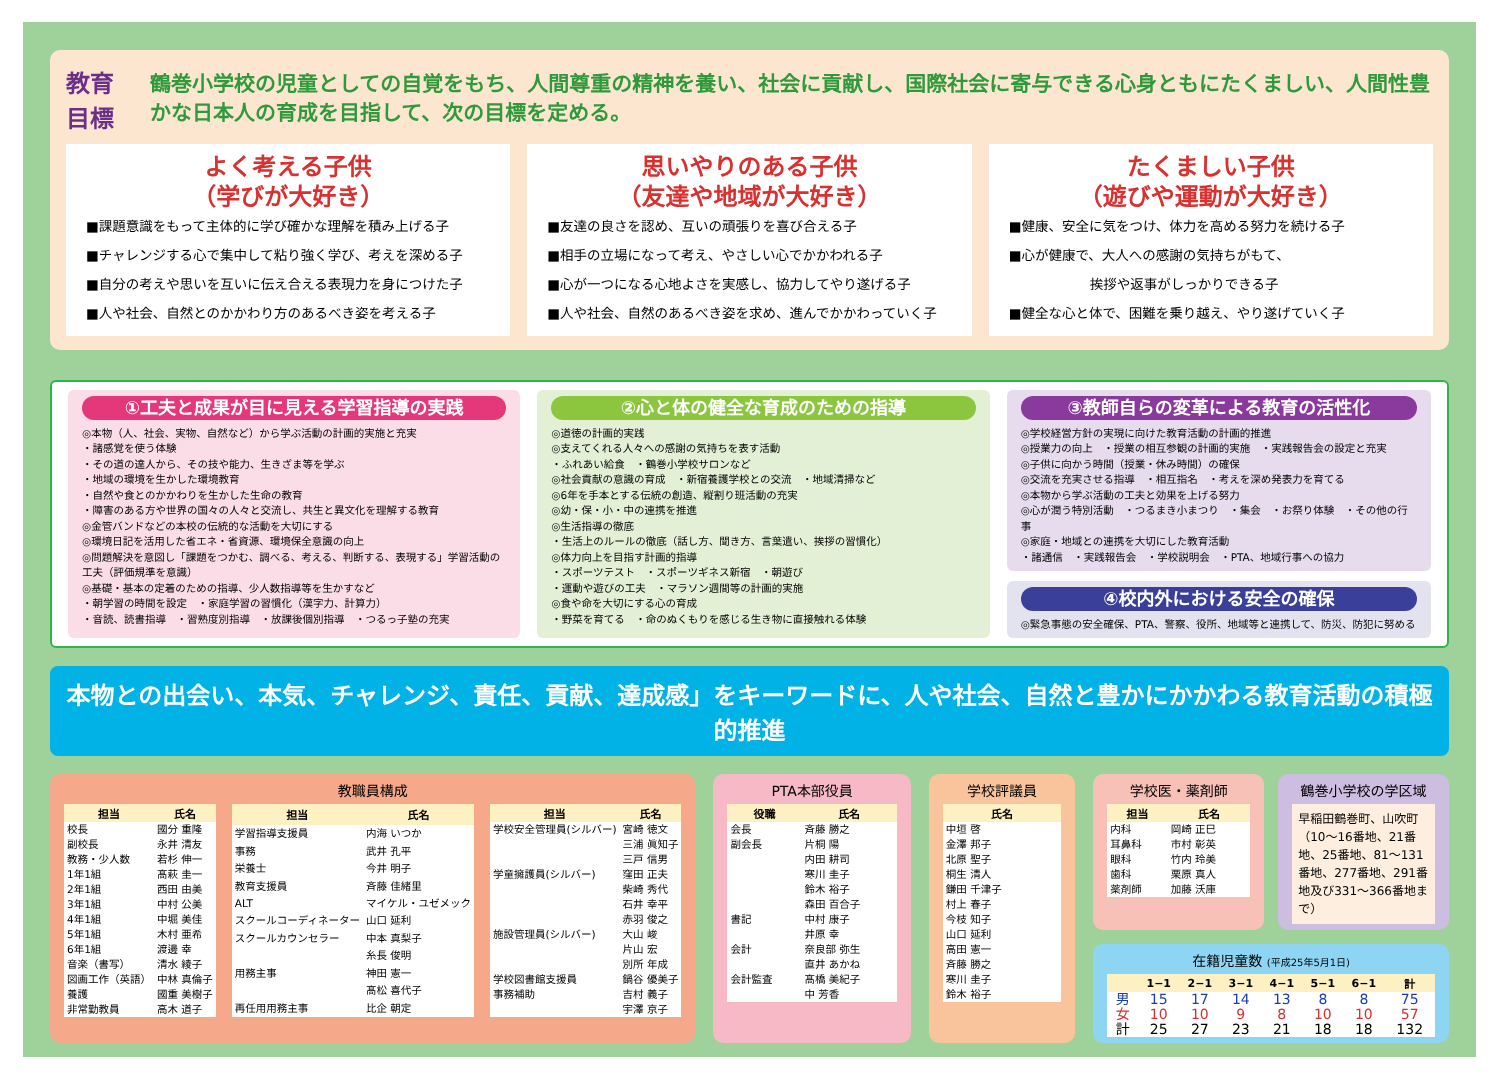教育目標
鶴巻小学校の児童としての自覚をもち、人間尊重の精神を養い、社会に貢献し、国際社会に寄与できる心身ともにたくましい、人間性豊かな日本人の育成を目指して、次の目標を定める。
よく考える子供
（学びが大好き）
■課題意識をもって主体的に学び確かな理解を積み上げる子
■チャレンジする心で集中して粘り強く学び、考えを深める子
■自分の考えや思いを互いに伝え合える表現力を身につけた子
■人や社会、自然とのかかわり方のあるべき姿を考える子
思いやりのある子供
（友達や地域が大好き）
■友達の良さを認め、互いの頑張りを喜び合える子
■相手の立場になって考え、やさしい心でかかわれる子
■心が一つになる心地よさを実感し、協力してやり遂げる子
■人や社会、自然のあるべき姿を求め、進んでかかわっていく子
たくましい子供
（遊びや運動が大好き）
■健康、安全に気をつけ、体力を高める努力を続ける子
■心が健康で、大人への感謝の気持ちがもて、
　　　　　　挨拶や返事がしっかりできる子
■健全な心と体で、困難を乗り越え、やり遂げていく子
①工夫と成果が目に見える学習指導の実践
◎本物（人、社会、実物、自然など）から学ぶ活動の計画的実施と充実
・諸感覚を使う体験
・その道の達人から、その技や能力、生きざま等を学ぶ
・地域の環境を生かした環境教育
・自然や食とのかかわりを生かした生命の教育
・障害のある方や世界の国々の人々と交流し、共生と異文化を理解する教育
◎金管バンドなどの本校の伝統的な活動を大切にする
◎環境日記を活用した省エネ・省資源、環境保全意識の向上
◎問題解決を意図し「課題をつかむ、調べる、考える、判断する、表現する」学習活動の工夫（評価規準を意識）
◎基礎・基本の定着のための指導、少人数指導等を生かすなど
・朝学習の時間を設定　・家庭学習の習慣化（漢字力、計算力）
・音読、読書指導　・習熟度別指導　・放課後個別指導　・つるっ子塾の充実
②心と体の健全な育成のための指導
◎道徳の計画的実践
◎支えてくれる人々への感謝の気持ちを表す活動
・ふれあい給食　・鶴巻小学校サロンなど
◎社会貢献の意識の育成　・新宿養護学校との交流　・地域清掃など
◎6年を手本とする伝統の創造、縦割り班活動の充実
◎幼・保・小・中の連携を推進
◎生活指導の徹底
・生活上のルールの徹底（話し方、聞き方、言葉遣い、挨拶の習慣化）
◎体力向上を目指す計画的指導
・スポーツテスト　・スポーツギネス新宿　・朝遊び
・運動や遊びの工夫　・マラソン週間等の計画的実施
◎食や命を大切にする心の育成
・野菜を育てる　・命のぬくもりを感じる生き物に直接触れる体験
③教師自らの変革による教育の活性化
◎学校経営方針の実現に向けた教育活動の計画的推進
◎授業力の向上　・授業の相互参観の計画的実施　・実践報告会の設定と充実
◎子供に向かう時間（授業・休み時間）の確保
◎交流を充実させる指導　・相互指名　・考えを深め発表力を育てる
◎本物から学ぶ活動の工夫と効果を上げる努力
◎心が潤う特別活動　・つるまき小まつり　・集会　・お祭り体験　・その他の行事
◎家庭・地域との連携を大切にした教育活動
・諸通信　・実践報告会　・学校説明会　・PTA、地域行事への協力
④校内外における安全の確保
◎緊急事態の安全確保、PTA、警察、役所、地域等と連携して、防災、防犯に努める
本物との出会い、本気、チャレンジ、責任、貢献、達成感」をキーワードに、人や社会、自然と豊かにかかわる教育活動の積極的推進
教職員構成
| 担当 | 氏名 |
| --- | --- |
| 校長 | 國分 重隆 |
| 副校長 | 永井 清友 |
| 教務・少人数 | 若杉 伸一 |
| 1年1組 | 髙萩 圭一 |
| 2年1組 | 西田 由美 |
| 3年1組 | 中村 公美 |
| 4年1組 | 中堀 美佳 |
| 5年1組 | 木村 亜希 |
| 6年1組 | 渡邊 幸 |
| 音楽（書写） | 清水 綾子 |
| 図画工作（英語） | 中林 真倫子 |
| 養護 | 國重 美樹子 |
| 非常勤教員 | 高木 道子 |
| 担当 | 氏名 |
| --- | --- |
| 学習指導支援員 | 内海 いつか |
| 事務 | 武井 孔平 |
| 栄養士 | 今井 明子 |
| 教育支援員 | 斉藤 佳緒里 |
| ALT | マイケル・ユゼメック |
| スクールコーディネーター | 山口 延利 |
| スクールカウンセラー | 中本 真梨子 |
| | 糸長 俊明 |
| 用務主事 | 神田 憲一 |
| | 髙松 喜代子 |
| 再任用用務主事 | 比企 朝定 |
| 担当 | 氏名 |
| --- | --- |
| 学校安全管理員(シルバー) | 宮崎 徳文 |
| | 三浦 眞知子 |
| | 三戸 信男 |
| 学童擁護員(シルバー) | 窪田 正夫 |
| | 柴崎 秀代 |
| | 石井 幸平 |
| | 赤羽 俊之 |
| 施設管理員(シルバー) | 大山 峻 |
| | 片山 宏 |
| | 別所 年成 |
| 学校図書館支援員 | 鍋谷 優美子 |
| 事務補助 | 吉村 義子 |
| | 宇澤 京子 |
PTA本部役員
| 役職 | 氏名 |
| --- | --- |
| 会長 | 斉藤 勝之 |
| 副会長 | 片桐 陽 |
| | 内田 耕司 |
| | 寒川 圭子 |
| | 鈴木 裕子 |
| | 森田 百合子 |
| 書記 | 中村 康子 |
| | 井原 幸 |
| 会計 | 奈良部 弥生 |
| | 直井 あかね |
| 会計監査 | 髙橋 美紀子 |
| | 中 芳香 |
学校評議員
| 氏名 |
| --- |
| 中垣 啓 |
| 金澤 邦子 |
| 北原 聖子 |
| 桐生 清人 |
| 鎌田 千津子 |
| 村上 春子 |
| 今枝 知子 |
| 山口 延利 |
| 高田 憲一 |
| 斉藤 勝之 |
| 寒川 圭子 |
| 鈴木 裕子 |
学校医・薬剤師
| 担当 | 氏名 |
| --- | --- |
| 内科 | 岡崎 正巳 |
| 耳鼻科 | 市村 彰英 |
| 眼科 | 竹内 玲美 |
| 歯科 | 栗原 真人 |
| 薬剤師 | 加藤 沃庫 |
鶴巻小学校の学区域
早稲田鶴巻町、山吹町（10〜16番地、21番地、25番地、81〜131番地、277番地、291番地及び331〜366番地まで）
在籍児童数 (平成25年5月1日)
| | 1−1 | 2−1 | 3−1 | 4−1 | 5−1 | 6−1 | 計 |
| --- | --- | --- | --- | --- | --- | --- | --- |
| 男 | 15 | 17 | 14 | 13 | 8 | 8 | 75 |
| 女 | 10 | 10 | 9 | 8 | 10 | 10 | 57 |
| 計 | 25 | 27 | 23 | 21 | 18 | 18 | 132 |